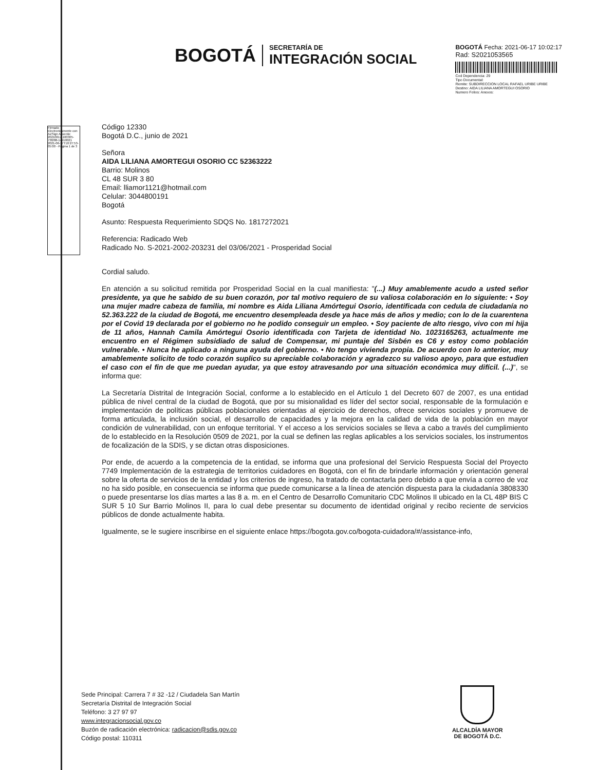BOGOTÁ
SECRETARÍA DE
INTEGRACIÓN SOCIAL
BOGOTÁ Fecha: 2021-06-17 10:02:17
Rad: S2021053565
Cod Dependencia: 29
Tipo Documental:
Remite: SUBDIRECCION LOCAL RAFAEL URIBE URIBE
Destino: AIDA LILIANA AMORTEGUI OSORIO
Numero Folios: Anexos:
Firmado Electronicamente con AZSign Acuerdo: 20210617-100305-73f288-14910021 2021-06-17T10:27:53-05:00 - Pagina 1 de 3
Código 12330
Bogotá D.C., junio de 2021
Señora
AIDA LILIANA AMORTEGUI OSORIO CC 52363222
Barrio: Molinos
CL 48 SUR 3 80
Email: lliamor1121@hotmail.com
Celular: 3044800191
Bogotá
Asunto: Respuesta Requerimiento SDQS No. 1817272021
Referencia: Radicado Web
Radicado No. S-2021-2002-203231 del 03/06/2021 - Prosperidad Social
Cordial saludo.
En atención a su solicitud remitida por Prosperidad Social en la cual manifiesta: "(...) Muy amablemente acudo a usted señor presidente, ya que he sabido de su buen corazón, por tal motivo requiero de su valiosa colaboración en lo siguiente: • Soy una mujer madre cabeza de familia, mi nombre es Aida Liliana Amórtegui Osorio, identificada con cedula de ciudadanía no 52.363.222 de la ciudad de Bogotá, me encuentro desempleada desde ya hace más de años y medio; con lo de la cuarentena por el Covid 19 declarada por el gobierno no he podido conseguir un empleo. • Soy paciente de alto riesgo, vivo con mi hija de 11 años, Hannah Camila Amórtegui Osorio identificada con Tarjeta de identidad No. 1023165263, actualmente me encuentro en el Régimen subsidiado de salud de Compensar, mi puntaje del Sisbén es C6 y estoy como población vulnerable. • Nunca he aplicado a ninguna ayuda del gobierno. • No tengo vivienda propia. De acuerdo con lo anterior, muy amablemente solicito de todo corazón suplico su apreciable colaboración y agradezco su valioso apoyo, para que estudien el caso con el fin de que me puedan ayudar, ya que estoy atravesando por una situación económica muy difícil. (...)", se informa que:
La Secretaría Distrital de Integración Social, conforme a lo establecido en el Artículo 1 del Decreto 607 de 2007, es una entidad pública de nivel central de la ciudad de Bogotá, que por su misionalidad es líder del sector social, responsable de la formulación e implementación de políticas públicas poblacionales orientadas al ejercicio de derechos, ofrece servicios sociales y promueve de forma articulada, la inclusión social, el desarrollo de capacidades y la mejora en la calidad de vida de la población en mayor condición de vulnerabilidad, con un enfoque territorial. Y el acceso a los servicios sociales se lleva a cabo a través del cumplimiento de lo establecido en la Resolución 0509 de 2021, por la cual se definen las reglas aplicables a los servicios sociales, los instrumentos de focalización de la SDIS, y se dictan otras disposiciones.
Por ende, de acuerdo a la competencia de la entidad, se informa que una profesional del Servicio Respuesta Social del Proyecto 7749 Implementación de la estrategia de territorios cuidadores en Bogotá, con el fin de brindarle información y orientación general sobre la oferta de servicios de la entidad y los criterios de ingreso, ha tratado de contactarla pero debido a que envía a correo de voz no ha sido posible, en consecuencia se informa que puede comunicarse a la línea de atención dispuesta para la ciudadanía 3808330 o puede presentarse los días martes a las 8 a. m. en el Centro de Desarrollo Comunitario CDC Molinos II ubicado en la CL 48P BIS C SUR 5 10 Sur Barrio Molinos II, para lo cual debe presentar su documento de identidad original y recibo reciente de servicios públicos de donde actualmente habita.
Igualmente, se le sugiere inscribirse en el siguiente enlace https://bogota.gov.co/bogota-cuidadora/#/assistance-info,
Sede Principal: Carrera 7 # 32 -12 / Ciudadela San Martín
Secretaría Distrital de Integración Social
Teléfono: 3 27 97 97
www.integracionsocial.gov.co
Buzón de radicación electrónica: radicacion@sdis.gov.co
Código postal: 110311
ALCALDÍA MAYOR
DE BOGOTÁ D.C.